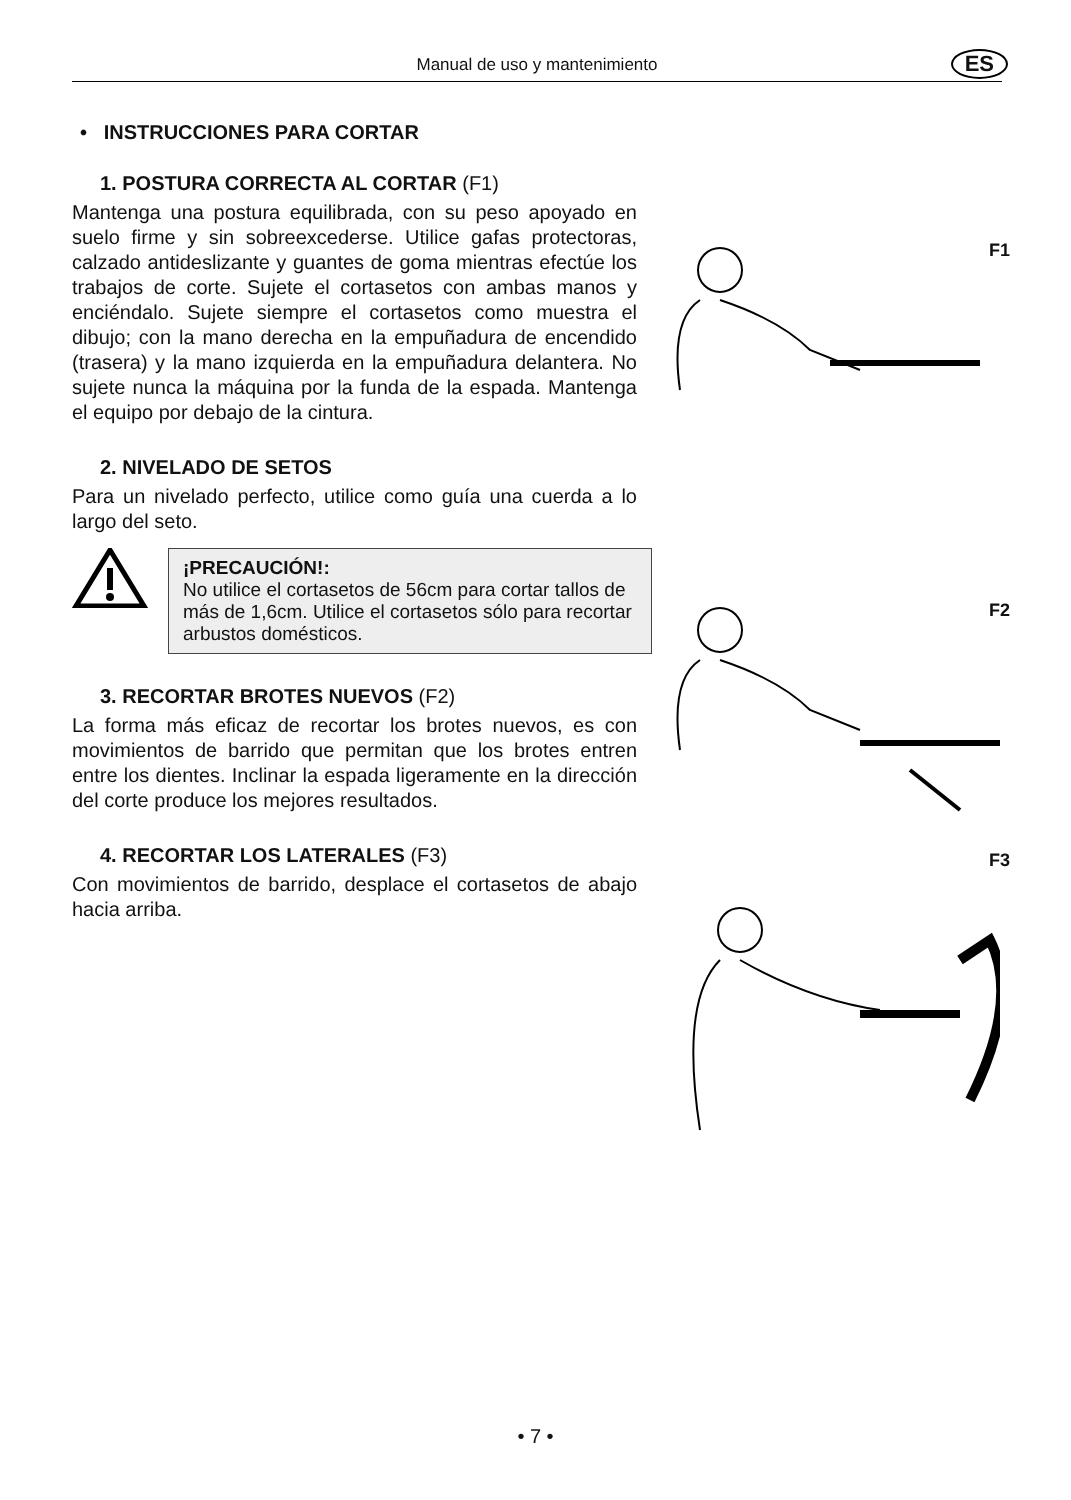Manual de uso y mantenimiento ES
• INSTRUCCIONES PARA CORTAR
1. POSTURA CORRECTA AL CORTAR (F1)
Mantenga una postura equilibrada, con su peso apoyado en suelo firme y sin sobreexcederse. Utilice gafas protectoras, calzado antideslizante y guantes de goma mientras efectúe los trabajos de corte. Sujete el cortasetos con ambas manos y enciéndalo. Sujete siempre el cortasetos como muestra el dibujo; con la mano derecha en la empuñadura de encendido (trasera) y la mano izquierda en la empuñadura delantera. No sujete nunca la máquina por la funda de la espada. Mantenga el equipo por debajo de la cintura.
2. NIVELADO DE SETOS
Para un nivelado perfecto, utilice como guía una cuerda a lo largo del seto.
¡PRECAUCIÓN!:
No utilice el cortasetos de 56cm para cortar tallos de más de 1,6cm. Utilice el cortasetos sólo para recortar arbustos domésticos.
3. RECORTAR BROTES NUEVOS (F2)
La forma más eficaz de recortar los brotes nuevos, es con movimientos de barrido que permitan que los brotes entren entre los dientes. Inclinar la espada ligeramente en la dirección del corte produce los mejores resultados.
4. RECORTAR LOS LATERALES (F3)
Con movimientos de barrido, desplace el cortasetos de abajo hacia arriba.
F1
F2
F3
• 7 •